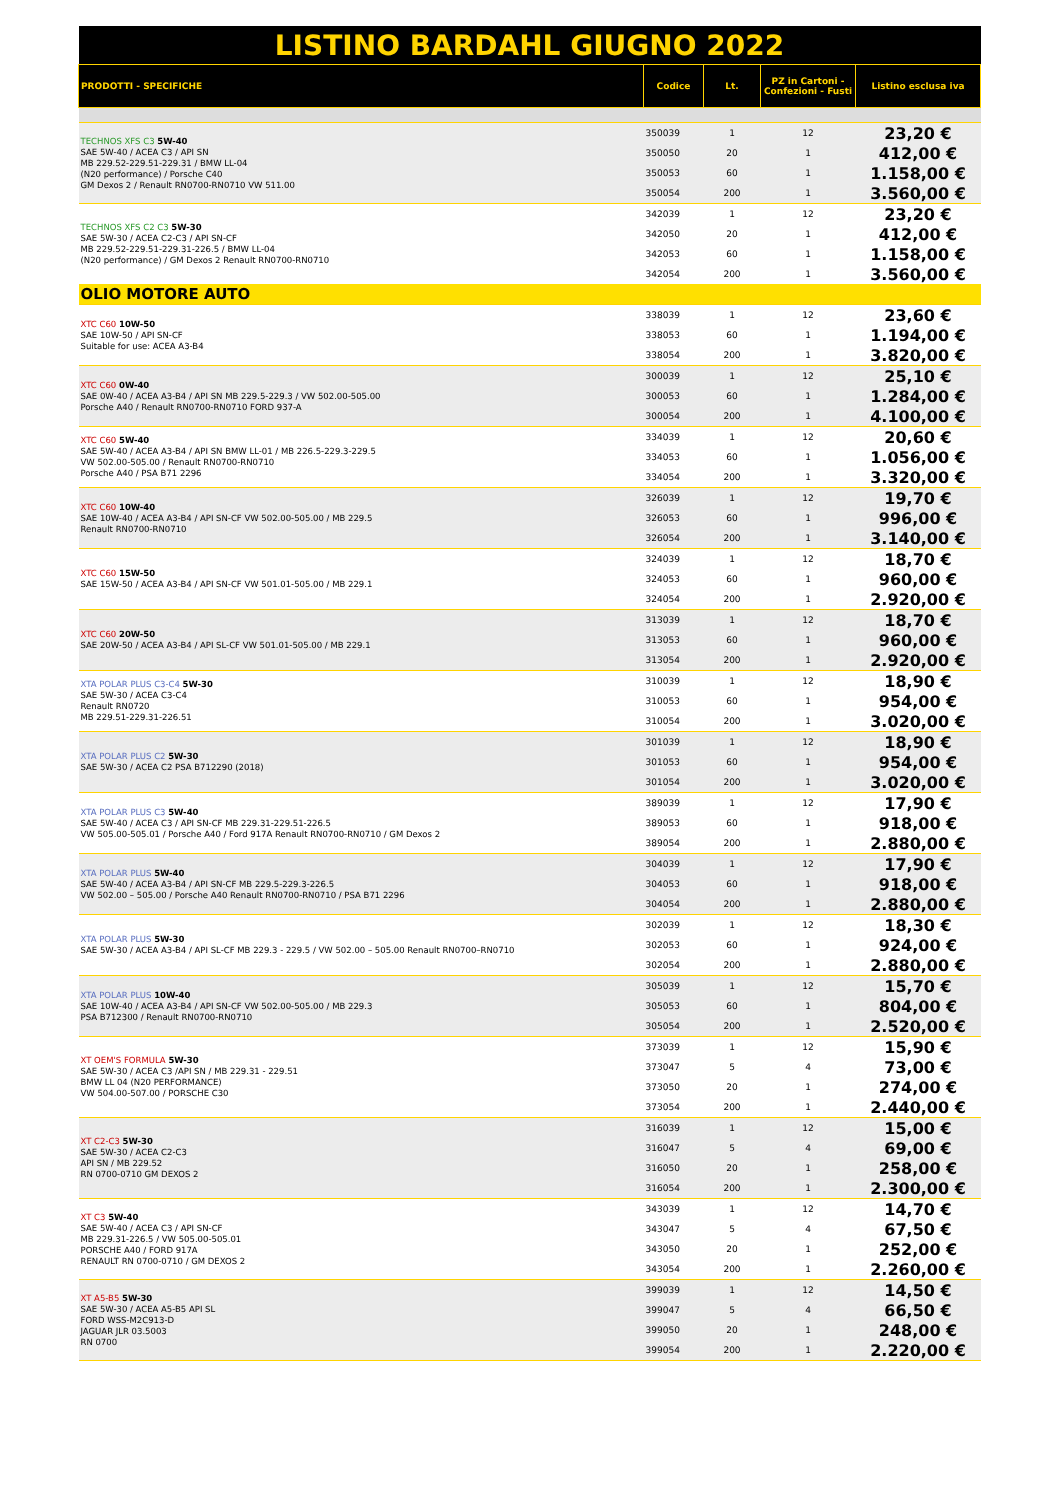| LISTINO BARDAHL GIUGNO 2022 | | | | |
| PRODOTTI - SPECIFICHE | Codice | Lt. | PZ in Cartoni - Confezioni - Fusti | Listino esclusa iva |
| TECHNOS XFS C3 5W-40 SAE 5W-40 / ACEA C3 / API SN MB 229.52-229.51-229.31 / BMW LL-04 (N20 performance) / Porsche C40 GM Dexos 2 / Renault RN0700-RN0710 VW 511.00 | 350039 | 1 | 12 | 23,20 € |
| | 350050 | 20 | 1 | 412,00 € |
| | 350053 | 60 | 1 | 1.158,00 € |
| | 350054 | 200 | 1 | 3.560,00 € |
| TECHNOS XFS C2 C3 5W-30 SAE 5W-30 / ACEA C2-C3 / API SN-CF MB 229.52-229.51-229.31-226.5 / BMW LL-04 (N20 performance) / GM Dexos 2 Renault RN0700-RN0710 | 342039 | 1 | 12 | 23,20 € |
| | 342050 | 20 | 1 | 412,00 € |
| | 342053 | 60 | 1 | 1.158,00 € |
| | 342054 | 200 | 1 | 3.560,00 € |
| OLIO MOTORE AUTO | | | | |
| XTC C60 10W-50 SAE 10W-50 / API SN-CF Suitable for use: ACEA A3-B4 | 338039 | 1 | 12 | 23,60 € |
| | 338053 | 60 | 1 | 1.194,00 € |
| | 338054 | 200 | 1 | 3.820,00 € |
| XTC C60 0W-40 SAE 0W-40 / ACEA A3-B4 / API SN MB 229.5-229.3 / VW 502.00-505.00 Porsche A40 / Renault RN0700-RN0710 FORD 937-A | 300039 | 1 | 12 | 25,10 € |
| | 300053 | 60 | 1 | 1.284,00 € |
| | 300054 | 200 | 1 | 4.100,00 € |
| XTC C60 5W-40 SAE 5W-40 / ACEA A3-B4 / API SN BMW LL-01 / MB 226.5-229.3-229.5 VW 502.00-505.00 / Renault RN0700-RN0710 Porsche A40 / PSA B71 2296 | 334039 | 1 | 12 | 20,60 € |
| | 334053 | 60 | 1 | 1.056,00 € |
| | 334054 | 200 | 1 | 3.320,00 € |
| XTC C60 10W-40 SAE 10W-40 / ACEA A3-B4 / API SN-CF VW 502.00-505.00 / MB 229.5 Renault RN0700-RN0710 | 326039 | 1 | 12 | 19,70 € |
| | 326053 | 60 | 1 | 996,00 € |
| | 326054 | 200 | 1 | 3.140,00 € |
| XTC C60 15W-50 SAE 15W-50 / ACEA A3-B4 / API SN-CF VW 501.01-505.00 / MB 229.1 | 324039 | 1 | 12 | 18,70 € |
| | 324053 | 60 | 1 | 960,00 € |
| | 324054 | 200 | 1 | 2.920,00 € |
| XTC C60 20W-50 SAE 20W-50 / ACEA A3-B4 / API SL-CF VW 501.01-505.00 / MB 229.1 | 313039 | 1 | 12 | 18,70 € |
| | 313053 | 60 | 1 | 960,00 € |
| | 313054 | 200 | 1 | 2.920,00 € |
| XTA POLAR PLUS C3-C4 5W-30 SAE 5W-30 / ACEA C3-C4 Renault RN0720 MB 229.51-229.31-226.51 | 310039 | 1 | 12 | 18,90 € |
| | 310053 | 60 | 1 | 954,00 € |
| | 310054 | 200 | 1 | 3.020,00 € |
| XTA POLAR PLUS C2 5W-30 SAE 5W-30 / ACEA C2 PSA B712290 (2018) | 301039 | 1 | 12 | 18,90 € |
| | 301053 | 60 | 1 | 954,00 € |
| | 301054 | 200 | 1 | 3.020,00 € |
| XTA POLAR PLUS C3 5W-40 SAE 5W-40 / ACEA C3 / API SN-CF MB 229.31-229.51-226.5 VW 505.00-505.01 / Porsche A40 / Ford 917A Renault RN0700-RN0710 / GM Dexos 2 | 389039 | 1 | 12 | 17,90 € |
| | 389053 | 60 | 1 | 918,00 € |
| | 389054 | 200 | 1 | 2.880,00 € |
| XTA POLAR PLUS 5W-40 SAE 5W-40 / ACEA A3-B4 / API SN-CF MB 229.5-229.3-226.5 VW 502.00 – 505.00 / Porsche A40 Renault RN0700-RN0710 / PSA B71 2296 | 304039 | 1 | 12 | 17,90 € |
| | 304053 | 60 | 1 | 918,00 € |
| | 304054 | 200 | 1 | 2.880,00 € |
| XTA POLAR PLUS 5W-30 SAE 5W-30 / ACEA A3-B4 / API SL-CF MB 229.3 - 229.5 / VW 502.00 – 505.00 Renault RN0700–RN0710 | 302039 | 1 | 12 | 18,30 € |
| | 302053 | 60 | 1 | 924,00 € |
| | 302054 | 200 | 1 | 2.880,00 € |
| XTA POLAR PLUS 10W-40 SAE 10W-40 / ACEA A3-B4 / API SN-CF VW 502.00-505.00 / MB 229.3 PSA B712300 / Renault RN0700-RN0710 | 305039 | 1 | 12 | 15,70 € |
| | 305053 | 60 | 1 | 804,00 € |
| | 305054 | 200 | 1 | 2.520,00 € |
| XT OEM'S FORMULA 5W-30 SAE 5W-30 / ACEA C3 /API SN / MB 229.31 - 229.51 BMW LL 04 (N20 PERFORMANCE) VW 504.00-507.00 / PORSCHE C30 | 373039 | 1 | 12 | 15,90 € |
| | 373047 | 5 | 4 | 73,00 € |
| | 373050 | 20 | 1 | 274,00 € |
| | 373054 | 200 | 1 | 2.440,00 € |
| XT C2-C3 5W-30 SAE 5W-30 / ACEA C2-C3 API SN / MB 229.52 RN 0700-0710 GM DEXOS 2 | 316039 | 1 | 12 | 15,00 € |
| | 316047 | 5 | 4 | 69,00 € |
| | 316050 | 20 | 1 | 258,00 € |
| | 316054 | 200 | 1 | 2.300,00 € |
| XT C3 5W-40 SAE 5W-40 / ACEA C3 / API SN-CF MB 229.31-226.5 / VW 505.00-505.01 PORSCHE A40 / FORD 917A RENAULT RN 0700-0710 / GM DEXOS 2 | 343039 | 1 | 12 | 14,70 € |
| | 343047 | 5 | 4 | 67,50 € |
| | 343050 | 20 | 1 | 252,00 € |
| | 343054 | 200 | 1 | 2.260,00 € |
| XT A5-B5 5W-30 SAE 5W-30 / ACEA A5-B5 API SL FORD WSS-M2C913-D JAGUAR JLR 03.5003 RN 0700 | 399039 | 1 | 12 | 14,50 € |
| | 399047 | 5 | 4 | 66,50 € |
| | 399050 | 20 | 1 | 248,00 € |
| | 399054 | 200 | 1 | 2.220,00 € |